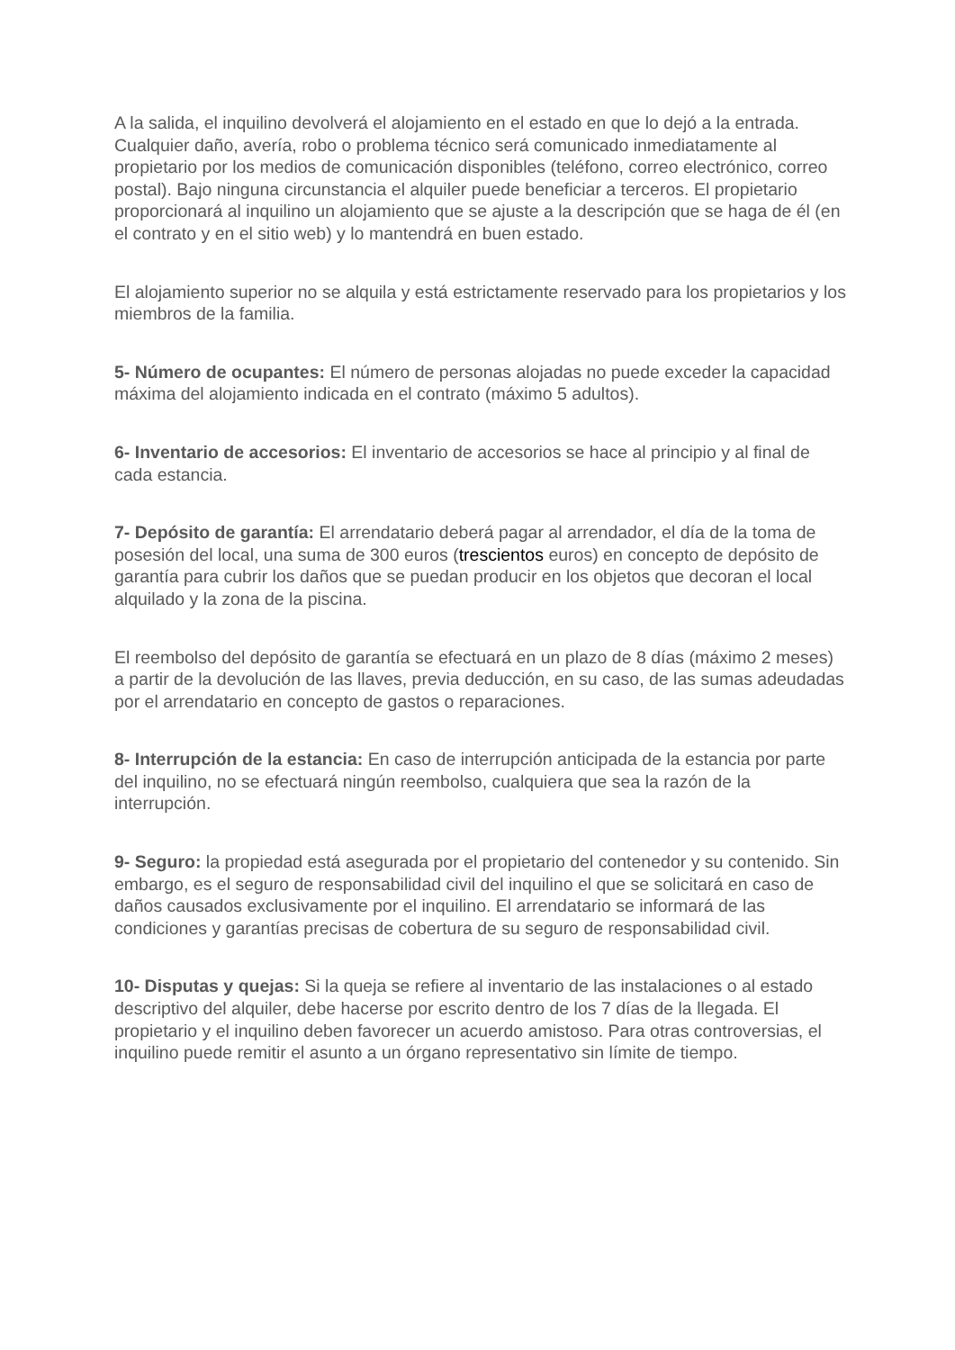A la salida, el inquilino devolverá el alojamiento en el estado en que lo dejó a la entrada. Cualquier daño, avería, robo o problema técnico será comunicado inmediatamente al propietario por los medios de comunicación disponibles (teléfono, correo electrónico, correo postal). Bajo ninguna circunstancia el alquiler puede beneficiar a terceros. El propietario proporcionará al inquilino un alojamiento que se ajuste a la descripción que se haga de él (en el contrato y en el sitio web) y lo mantendrá en buen estado.
El alojamiento superior no se alquila y está estrictamente reservado para los propietarios y los miembros de la familia.
5- Número de ocupantes: El número de personas alojadas no puede exceder la capacidad máxima del alojamiento indicada en el contrato (máximo 5 adultos).
6- Inventario de accesorios: El inventario de accesorios se hace al principio y al final de cada estancia.
7- Depósito de garantía: El arrendatario deberá pagar al arrendador, el día de la toma de posesión del local, una suma de 300 euros (trescientos euros) en concepto de depósito de garantía para cubrir los daños que se puedan producir en los objetos que decoran el local alquilado y la zona de la piscina.
El reembolso del depósito de garantía se efectuará en un plazo de 8 días (máximo 2 meses) a partir de la devolución de las llaves, previa deducción, en su caso, de las sumas adeudadas por el arrendatario en concepto de gastos o reparaciones.
8- Interrupción de la estancia: En caso de interrupción anticipada de la estancia por parte del inquilino, no se efectuará ningún reembolso, cualquiera que sea la razón de la interrupción.
9- Seguro: la propiedad está asegurada por el propietario del contenedor y su contenido. Sin embargo, es el seguro de responsabilidad civil del inquilino el que se solicitará en caso de daños causados exclusivamente por el inquilino. El arrendatario se informará de las condiciones y garantías precisas de cobertura de su seguro de responsabilidad civil.
10- Disputas y quejas: Si la queja se refiere al inventario de las instalaciones o al estado descriptivo del alquiler, debe hacerse por escrito dentro de los 7 días de la llegada. El propietario y el inquilino deben favorecer un acuerdo amistoso. Para otras controversias, el inquilino puede remitir el asunto a un órgano representativo sin límite de tiempo.